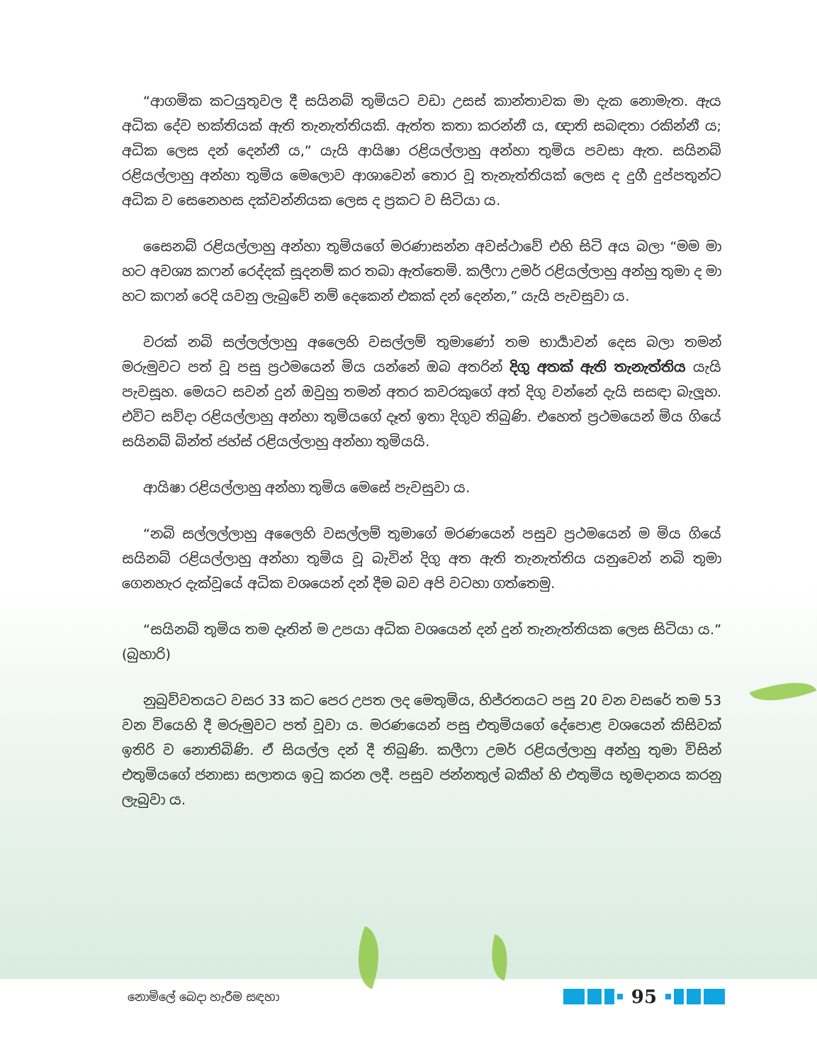“ආගමික කටයුතුවල දී සයිනබ් තුමියට වඩා උසස් කාන්තාවක මා දැක නොමැත. ඇය අධික දේව භක්තියක් ඇති තැනැත්තියකි. ඇත්ත කතා කරන්නී ය, ඥාති සබඳතා රකින්නී ය; අධික ලෙස දන් දෙන්නී ය,” යැයි ආයිෂා රළියල්ලාහු අන්හා තුමිය පවසා ඇත. සයිනබ් රළියල්ලාහු අන්හා තුමිය මෙලොව ආශාවෙන් තොර වූ තැනැත්තියක් ලෙස ද දුගී දුප්පතුන්ට අධික ව සෙනෙහස දක්වන්නියක ලෙස ද ප්‍රකට ව සිටියා ය.
සෛනබ් රළියල්ලාහු අන්හා තුමියගේ මරණාසන්න අවස්ථාවේ එහි සිටි අය බලා “මම මා හට අවශ්‍ය කෆන් රෙද්දක් සූදනම් කර තබා ඇත්තෙමි. කලීෆා උමර් රළියල්ලාහු අන්හු තුමා ද මා හට කෆන් රෙදි යවනු ලැබුවේ නම් දෙකෙන් එකක් දන් දෙන්න,” යැයි පැවසුවා ය.
වරක් නබි සල්ලල්ලාහු අලෛහි වසල්ලම් තුමාණෝ තම භාර්‍යාවන් දෙස බලා තමන් මරුමුවට පත් වූ පසු ප්‍රථමයෙන් මිය යන්නේ ඔබ අතරින් දිගු අතක් ඇති තැනැත්තිය යැයි පැවසූහ. මෙයට සවන් දුන් ඔවුහු තමන් අතර කවරකුගේ අත් දිගු වන්නේ දැයි සසඳා බැලූහ. එවිට සව්දා රළියල්ලාහු අන්හා තුමියගේ දෑත් ඉතා දිගුව තිබුණි. එහෙත් ප්‍රථමයෙන් මිය ගියේ සයිනබ් බින්ත් ජහ්ස් රළියල්ලාහු අන්හා තුමියයි.
ආයිෂා රළියල්ලාහු අන්හා තුමිය මෙසේ පැවසුවා ය.
“නබි සල්ලල්ලාහු අලෛහි වසල්ලම් තුමාගේ මරණයෙන් පසුව ප්‍රථමයෙන් ම මිය ගියේ සයිනබ් රළියල්ලාහු අන්හා තුමිය වූ බැවින් දිගු අත ඇති තැනැත්තිය යනුවෙන් නබි තුමා ගෙනහැර දැක්වූයේ අධික වශයෙන් දන් දීම බව අපි වටහා ගත්තෙමු.
“සයිනබ් තුමිය තම දෑතින් ම උපයා අධික වශයෙන් දන් දුන් තැනැත්තියක ලෙස සිටියා ය.” (බුහාරි)
නුබුව්වතයට වසර 33 කට පෙර උපත ලද මෙතුමිය, හිජ්රතයට පසු 20 වන වසරේ තම 53 වන වියෙහි දී මරුමුවට පත් වූවා ය. මරණයෙන් පසු එතුමියගේ දේපොළ වශයෙන් කිසිවක් ඉතිරි ව නොතිබිණි. ඒ සියල්ල දන් දී තිබුණි. කලීෆා උමර් රළියල්ලාහු අන්හු තුමා විසින් එතුමියගේ ජනාසා සලාතය ඉටු කරන ලදී. පසුව ජන්නතුල් බකීහ් හි එතුමිය භූමදානය කරනු ලැබුවා ය.
නොමිලේ බෙදා හැරීම සඳහා
95